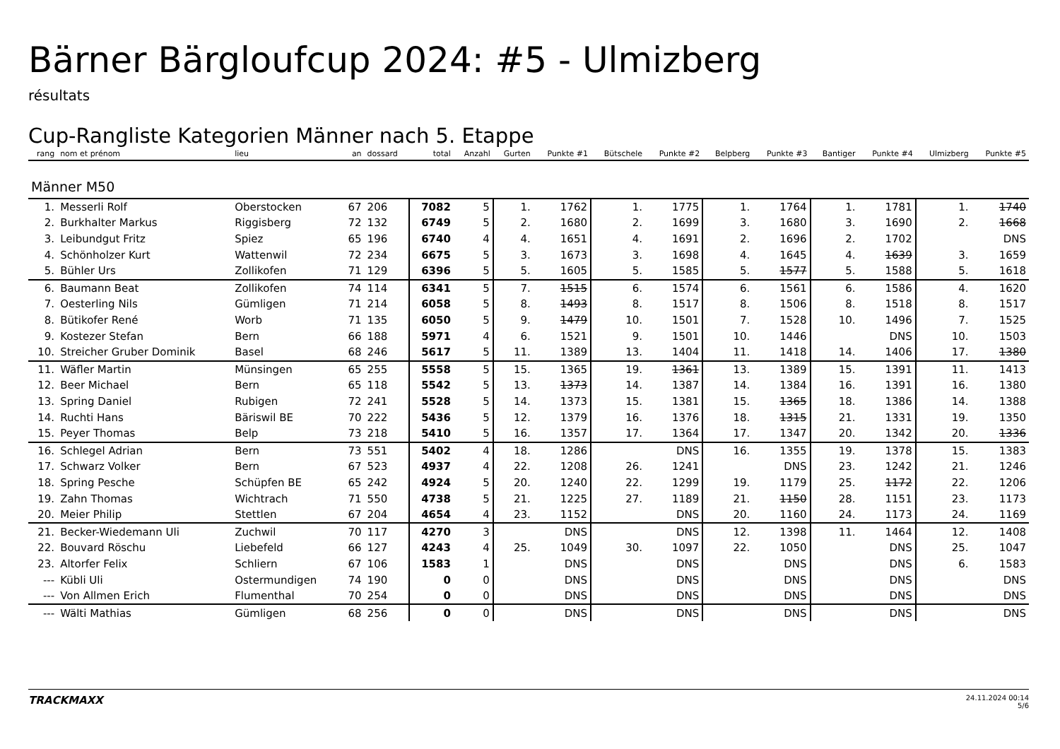Bärner Bärgloufcup 2024: #5 - Ulmizberg
résultats
Cup-Rangliste Kategorien Männer nach 5. Etappe
| rang | nom et prénom | lieu | an | dossard | total | Anzahl | Gurten | Punkte #1 | Bütschele | Punkte #2 | Belpberg | Punkte #3 | Bantiger | Punkte #4 | Ulmizberg | Punkte #5 |
| --- | --- | --- | --- | --- | --- | --- | --- | --- | --- | --- | --- | --- | --- | --- | --- | --- |
| Männer M50 | | | | | | | | | | | | | | | | |
| 1. | Messerli Rolf | Oberstocken | 67 | 206 | 7082 | 5 | 1. | 1762 | 1. | 1775 | 1. | 1764 | 1. | 1781 | 1. | 1740 |
| 2. | Burkhalter Markus | Riggisberg | 72 | 132 | 6749 | 5 | 2. | 1680 | 2. | 1699 | 3. | 1680 | 3. | 1690 | 2. | 1668 |
| 3. | Leibundgut Fritz | Spiez | 65 | 196 | 6740 | 4 | 4. | 1651 | 4. | 1691 | 2. | 1696 | 2. | 1702 | | DNS |
| 4. | Schönholzer Kurt | Wattenwil | 72 | 234 | 6675 | 5 | 3. | 1673 | 3. | 1698 | 4. | 1645 | 4. | 1639 | 3. | 1659 |
| 5. | Bühler Urs | Zollikofen | 71 | 129 | 6396 | 5 | 5. | 1605 | 5. | 1585 | 5. | 1577 | 5. | 1588 | 5. | 1618 |
| 6. | Baumann Beat | Zollikofen | 74 | 114 | 6341 | 5 | 7. | 1515 | 6. | 1574 | 6. | 1561 | 6. | 1586 | 4. | 1620 |
| 7. | Oesterling Nils | Gümligen | 71 | 214 | 6058 | 5 | 8. | 1493 | 8. | 1517 | 8. | 1506 | 8. | 1518 | 8. | 1517 |
| 8. | Bütikofer René | Worb | 71 | 135 | 6050 | 5 | 9. | 1479 | 10. | 1501 | 7. | 1528 | 10. | 1496 | 7. | 1525 |
| 9. | Kostezer Stefan | Bern | 66 | 188 | 5971 | 4 | 6. | 1521 | 9. | 1501 | 10. | 1446 | | DNS | 10. | 1503 |
| 10. | Streicher Gruber Dominik | Basel | 68 | 246 | 5617 | 5 | 11. | 1389 | 13. | 1404 | 11. | 1418 | 14. | 1406 | 17. | 1380 |
| 11. | Wäfler Martin | Münsingen | 65 | 255 | 5558 | 5 | 15. | 1365 | 19. | 1361 | 13. | 1389 | 15. | 1391 | 11. | 1413 |
| 12. | Beer Michael | Bern | 65 | 118 | 5542 | 5 | 13. | 1373 | 14. | 1387 | 14. | 1384 | 16. | 1391 | 16. | 1380 |
| 13. | Spring Daniel | Rubigen | 72 | 241 | 5528 | 5 | 14. | 1373 | 15. | 1381 | 15. | 1365 | 18. | 1386 | 14. | 1388 |
| 14. | Ruchti Hans | Bäriswil BE | 70 | 222 | 5436 | 5 | 12. | 1379 | 16. | 1376 | 18. | 1315 | 21. | 1331 | 19. | 1350 |
| 15. | Peyer Thomas | Belp | 73 | 218 | 5410 | 5 | 16. | 1357 | 17. | 1364 | 17. | 1347 | 20. | 1342 | 20. | 1336 |
| 16. | Schlegel Adrian | Bern | 73 | 551 | 5402 | 4 | 18. | 1286 | | DNS | 16. | 1355 | 19. | 1378 | 15. | 1383 |
| 17. | Schwarz Volker | Bern | 67 | 523 | 4937 | 4 | 22. | 1208 | 26. | 1241 | | DNS | 23. | 1242 | 21. | 1246 |
| 18. | Spring Pesche | Schüpfen BE | 65 | 242 | 4924 | 5 | 20. | 1240 | 22. | 1299 | 19. | 1179 | 25. | 1172 | 22. | 1206 |
| 19. | Zahn Thomas | Wichtrach | 71 | 550 | 4738 | 5 | 21. | 1225 | 27. | 1189 | 21. | 1150 | 28. | 1151 | 23. | 1173 |
| 20. | Meier Philip | Stettlen | 67 | 204 | 4654 | 4 | 23. | 1152 | | DNS | 20. | 1160 | 24. | 1173 | 24. | 1169 |
| 21. | Becker-Wiedemann Uli | Zuchwil | 70 | 117 | 4270 | 3 | | DNS | | DNS | 12. | 1398 | 11. | 1464 | 12. | 1408 |
| 22. | Bouvard Röschu | Liebefeld | 66 | 127 | 4243 | 4 | 25. | 1049 | 30. | 1097 | 22. | 1050 | | DNS | 25. | 1047 |
| 23. | Altorfer Felix | Schliern | 67 | 106 | 1583 | 1 | | DNS | | DNS | | DNS | | DNS | 6. | 1583 |
| --- | Kübli Uli | Ostermundigen | 74 | 190 | 0 | 0 | | DNS | | DNS | | DNS | | DNS | | DNS |
| --- | Von Allmen Erich | Flumenthal | 70 | 254 | 0 | 0 | | DNS | | DNS | | DNS | | DNS | | DNS |
| --- | Wälti Mathias | Gümligen | 68 | 256 | 0 | 0 | | DNS | | DNS | | DNS | | DNS | | DNS |
TRACKMAXX
24.11.2024 00:14
5/6